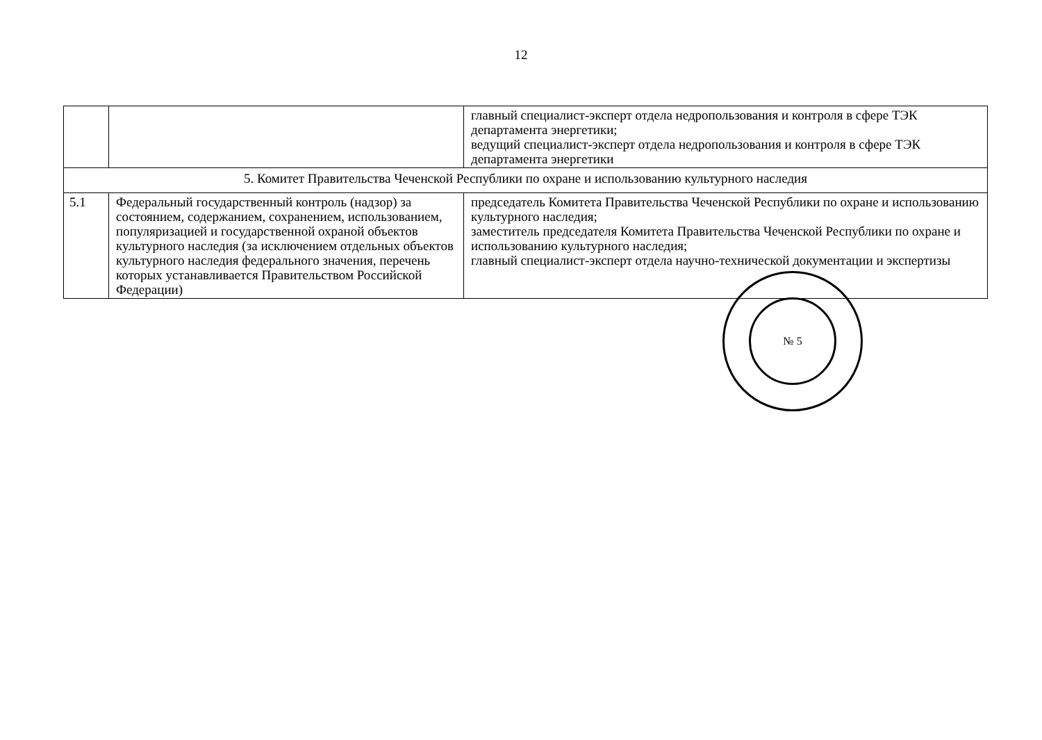12
| | | главный специалист-эксперт отдела недропользования и контроля в сфере ТЭК департамента энергетики; ведущий специалист-эксперт отдела недропользования и контроля в сфере ТЭК департамента энергетики |
| 5. Комитет Правительства Чеченской Республики по охране и использованию культурного наследия | | |
| 5.1 | Федеральный государственный контроль (надзор) за состоянием, содержанием, сохранением, использованием, популяризацией и государственной охраной объектов культурного наследия (за исключением отдельных объектов культурного наследия федерального значения, перечень которых устанавливается Правительством Российской Федерации) | председатель Комитета Правительства Чеченской Республики по охране и использованию культурного наследия; заместитель председателя Комитета Правительства Чеченской Республики по охране и использованию культурного наследия; главный специалист-эксперт отдела научно-технической документации и экспертизы |
№ 5